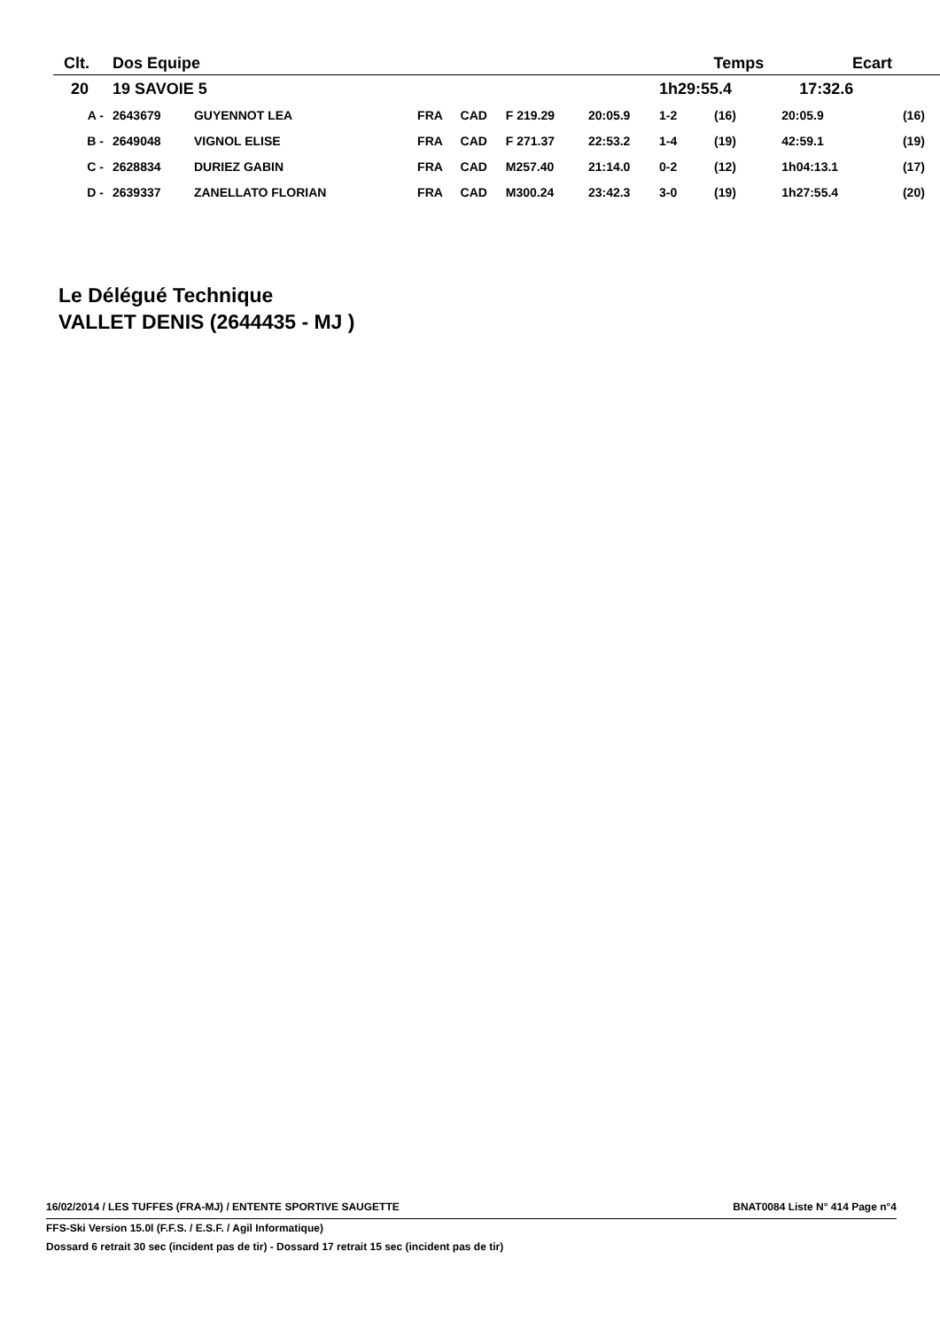| Clt. | Dos Equipe | | | | | | Temps | | Ecart | | |
| --- | --- | --- | --- | --- | --- | --- | --- | --- | --- | --- | --- |
| 20 | 19 SAVOIE 5 | | | | | | 1h29:55.4 | | 17:32.6 | | |
| A - | 2643679 | GUYENNOT LEA | FRA | CAD | F 219.29 | 20:05.9 | 1-2 | (16) | 20:05.9 | | (16) |
| B - | 2649048 | VIGNOL ELISE | FRA | CAD | F 271.37 | 22:53.2 | 1-4 | (19) | 42:59.1 | | (19) |
| C - | 2628834 | DURIEZ GABIN | FRA | CAD | M257.40 | 21:14.0 | 0-2 | (12) | 1h04:13.1 | | (17) |
| D - | 2639337 | ZANELLATO FLORIAN | FRA | CAD | M300.24 | 23:42.3 | 3-0 | (19) | 1h27:55.4 | | (20) |
Le Délégué Technique
VALLET DENIS (2644435 - MJ )
16/02/2014 / LES TUFFES (FRA-MJ) / ENTENTE SPORTIVE SAUGETTE BNAT0084 Liste N° 414 Page n°4
FFS-Ski Version 15.0l (F.F.S. / E.S.F. / Agil Informatique)
Dossard 6 retrait 30 sec (incident pas de tir) - Dossard 17 retrait 15 sec (incident pas de tir)